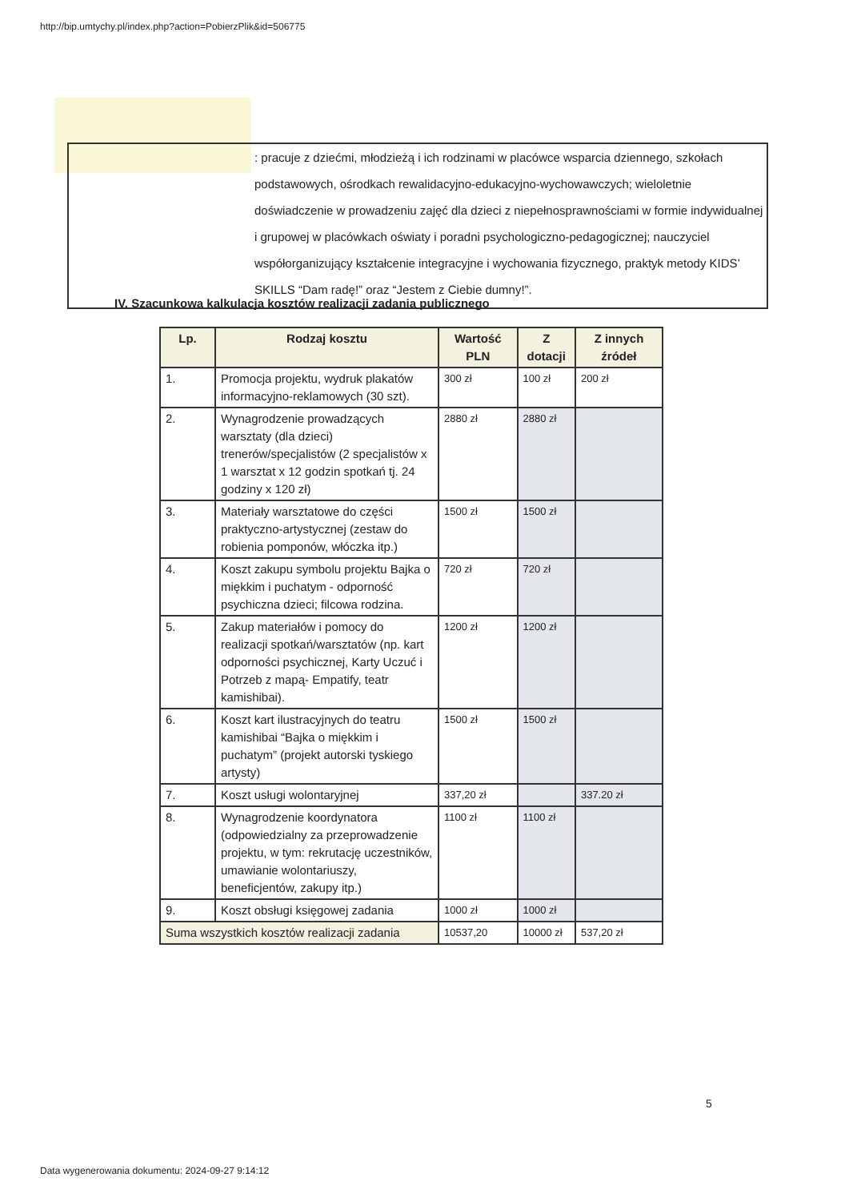http://bip.umtychy.pl/index.php?action=PobierzPlik&id=506775
: pracuje z dziećmi, młodzieżą i ich rodzinami w placówce wsparcia dziennego, szkołach podstawowych, ośrodkach rewalidacyjno-edukacyjno-wychowawczych; wieloletnie doświadczenie w prowadzeniu zajęć dla dzieci z niepełnosprawnościami w formie indywidualnej i grupowej w placówkach oświaty i poradni psychologiczno-pedagogicznej; nauczyciel współorganizujący kształcenie integracyjne i wychowania fizycznego, praktyk metody KIDS’ SKILLS “Dam radę!” oraz “Jestem z Ciebie dumny!”.
IV. Szacunkowa kalkulacja kosztów realizacji zadania publicznego
| Lp. | Rodzaj kosztu | Wartość PLN | Z dotacji | Z innych źródeł |
| --- | --- | --- | --- | --- |
| 1. | Promocja projektu, wydruk plakatów informacyjno-reklamowych (30 szt). | 300 zł | 100 zł | 200 zł |
| 2. | Wynagrodzenie prowadzących warsztaty (dla dzieci) trenerów/specjalistów (2 specjalistów x 1 warsztat x 12 godzin spotkań tj. 24 godziny x 120 zł) | 2880 zł | 2880 zł | |
| 3. | Materiały warsztatowe do części praktyczno-artystycznej (zestaw do robienia pomponów, włóczka itp.) | 1500 zł | 1500 zł | |
| 4. | Koszt zakupu symbolu projektu Bajka o miękkim i puchatym - odporność psychiczna dzieci; filcowa rodzina. | 720 zł | 720 zł | |
| 5. | Zakup materiałów i pomocy do realizacji spotkań/warsztatów (np. kart odporności psychicznej, Karty Uczuć i Potrzeb z mapą- Empatify, teatr kamishibai). | 1200 zł | 1200 zł | |
| 6. | Koszt kart ilustracyjnych do teatru kamishibai “Bajka o miękkim i puchatym” (projekt autorski tyskiego artysty) | 1500 zł | 1500 zł | |
| 7. | Koszt usługi wolontaryjnej | 337,20 zł | | 337.20 zł |
| 8. | Wynagrodzenie koordynatora (odpowiedzialny za przeprowadzenie projektu, w tym: rekrutację uczestników, umawianie wolontariuszy, beneficjentów, zakupy itp.) | 1100 zł | 1100 zł | |
| 9. | Koszt obsługi księgowej zadania | 1000 zł | 1000 zł | |
| Suma wszystkich kosztów realizacji zadania | | 10537,20 | 10000 zł | 537,20 zł |
5
Data wygenerowania dokumentu: 2024-09-27 9:14:12